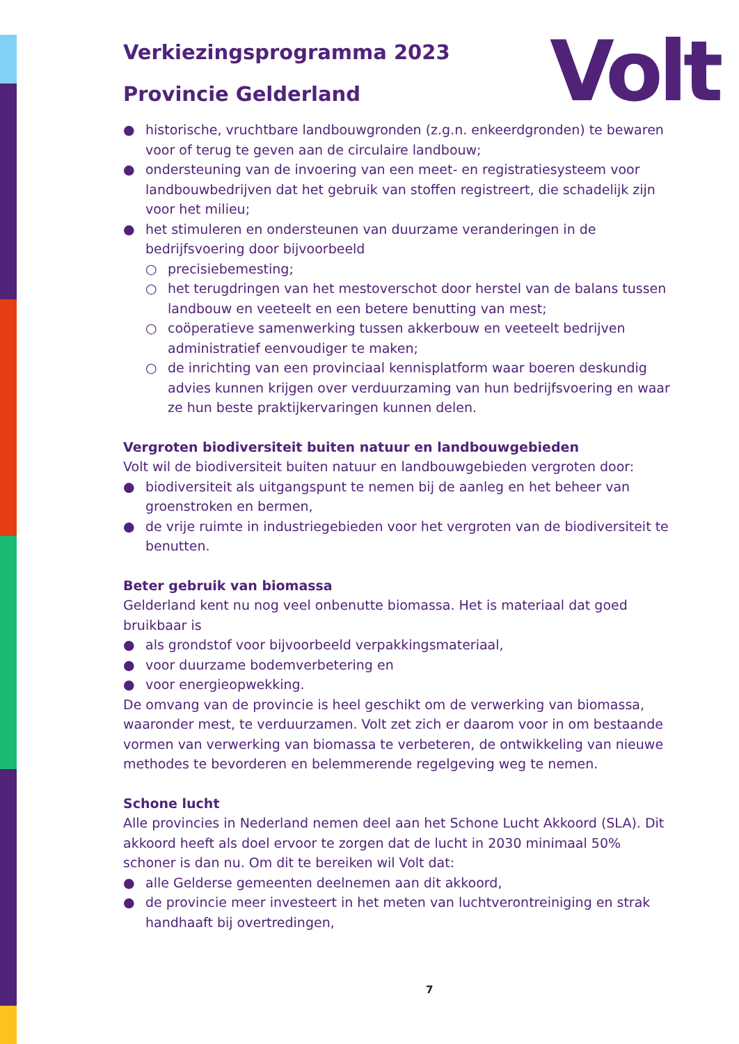Volt
Verkiezingsprogramma 2023
Provincie Gelderland
● historische, vruchtbare landbouwgronden (z.g.n. enkeerdgronden) te bewaren voor of terug te geven aan de circulaire landbouw;
● ondersteuning van de invoering van een meet- en registratiesysteem voor landbouwbedrijven dat het gebruik van stoffen registreert, die schadelijk zijn voor het milieu;
● het stimuleren en ondersteunen van duurzame veranderingen in de bedrijfsvoering door bijvoorbeeld
○ precisiebemesting;
○ het terugdringen van het mestoverschot door herstel van de balans tussen landbouw en veeteelt en een betere benutting van mest;
○ coöperatieve samenwerking tussen akkerbouw en veeteelt bedrijven administratief eenvoudiger te maken;
○ de inrichting van een provinciaal kennisplatform waar boeren deskundig advies kunnen krijgen over verduurzaming van hun bedrijfsvoering en waar ze hun beste praktijkervaringen kunnen delen.
Vergroten biodiversiteit buiten natuur en landbouwgebieden
Volt wil de biodiversiteit buiten natuur en landbouwgebieden vergroten door:
● biodiversiteit als uitgangspunt te nemen bij de aanleg en het beheer van groenstroken en bermen,
● de vrije ruimte in industriegebieden voor het vergroten van de biodiversiteit te benutten.
Beter gebruik van biomassa
Gelderland kent nu nog veel onbenutte biomassa. Het is materiaal dat goed bruikbaar is
● als grondstof voor bijvoorbeeld verpakkingsmateriaal,
● voor duurzame bodemverbetering en
● voor energieopwekking.
De omvang van de provincie is heel geschikt om de verwerking van biomassa, waaronder mest, te verduurzamen. Volt zet zich er daarom voor in om bestaande vormen van verwerking van biomassa te verbeteren, de ontwikkeling van nieuwe methodes te bevorderen en belemmerende regelgeving weg te nemen.
Schone lucht
Alle provincies in Nederland nemen deel aan het Schone Lucht Akkoord (SLA). Dit akkoord heeft als doel ervoor te zorgen dat de lucht in 2030 minimaal 50% schoner is dan nu. Om dit te bereiken wil Volt dat:
● alle Gelderse gemeenten deelnemen aan dit akkoord,
● de provincie meer investeert in het meten van luchtverontreiniging en strak handhaaft bij overtredingen,
7